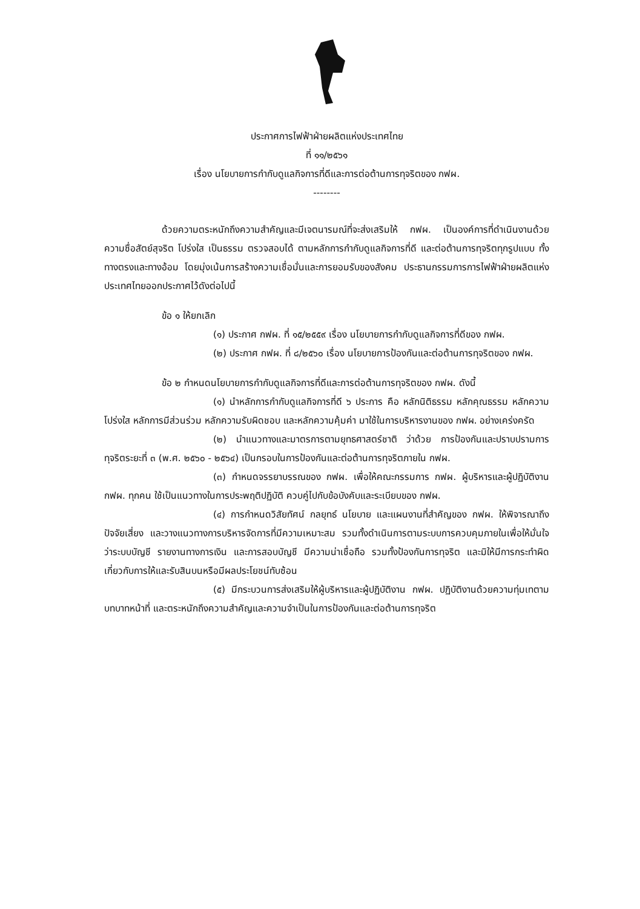ประกาศการไฟฟ้าฝ่ายผลิตแห่งประเทศไทย
ที่ ๑๑/๒๕๖๑
เรื่อง นโยบายการกำกับดูแลกิจการที่ดีและการต่อต้านการทุจริตของ กฟผ.
--------
ด้วยความตระหนักถึงความสำคัญและมีเจตนารมณ์ที่จะส่งเสริมให้ กฟผ. เป็นองค์การที่ดำเนินงานด้วยความซื่อสัตย์สุจริต โปร่งใส เป็นธรรม ตรวจสอบได้ ตามหลักการกำกับดูแลกิจการที่ดี และต่อต้านการทุจริตทุกรูปแบบ ทั้งทางตรงและทางอ้อม โดยมุ่งเน้นการสร้างความเชื่อมั่นและการยอมรับของสังคม ประธานกรรมการการไฟฟ้าฝ่ายผลิตแห่งประเทศไทยออกประกาศไว้ดังต่อไปนี้
ข้อ ๑ ให้ยกเลิก
(๑) ประกาศ กฟผ. ที่ ๑๕/๒๕๕๙ เรื่อง นโยบายการกำกับดูแลกิจการที่ดีของ กฟผ.
(๒) ประกาศ กฟผ. ที่ ๘/๒๕๖๐ เรื่อง นโยบายการป้องกันและต่อต้านการทุจริตของ กฟผ.
ข้อ ๒ กำหนดนโยบายการกำกับดูแลกิจการที่ดีและการต่อต้านการทุจริตของ กฟผ. ดังนี้
(๑) นำหลักการกำกับดูแลกิจการที่ดี ๖ ประการ คือ หลักนิติธรรม หลักคุณธรรม หลักความโปร่งใส หลักการมีส่วนร่วม หลักความรับผิดชอบ และหลักความคุ้มค่า มาใช้ในการบริหารงานของ กฟผ. อย่างเคร่งครัด
(๒) นำแนวทางและมาตรการตามยุทธศาสตร์ชาติ ว่าด้วย การป้องกันและปราบปรามการทุจริตระยะที่ ๓ (พ.ศ. ๒๕๖๐ - ๒๕๖๔) เป็นกรอบในการป้องกันและต่อต้านการทุจริตภายใน กฟผ.
(๓) กำหนดจรรยาบรรณของ กฟผ. เพื่อให้คณะกรรมการ กฟผ. ผู้บริหารและผู้ปฏิบัติงาน กฟผ. ทุกคน ใช้เป็นแนวทางในการประพฤติปฏิบัติ ควบคู่ไปกับข้อบังคับและระเบียบของ กฟผ.
(๔) การกำหนดวิสัยทัศน์ กลยุทธ์ นโยบาย และแผนงานที่สำคัญของ กฟผ. ให้พิจารณาถึงปัจจัยเสี่ยง และวางแนวทางการบริหารจัดการที่มีความเหมาะสม รวมทั้งดำเนินการตามระบบการควบคุมภายในเพื่อให้มั่นใจว่าระบบบัญชี รายงานทางการเงิน และการสอบบัญชี มีความน่าเชื่อถือ รวมทั้งป้องกันการทุจริต และมิให้มีการกระทำผิดเกี่ยวกับการให้และรับสินบนหรือมีผลประโยชน์ทับซ้อน
(๕) มีกระบวนการส่งเสริมให้ผู้บริหารและผู้ปฏิบัติงาน กฟผ. ปฏิบัติงานด้วยความทุ่มเทตามบทบาทหน้าที่ และตระหนักถึงความสำคัญและความจำเป็นในการป้องกันและต่อต้านการทุจริต